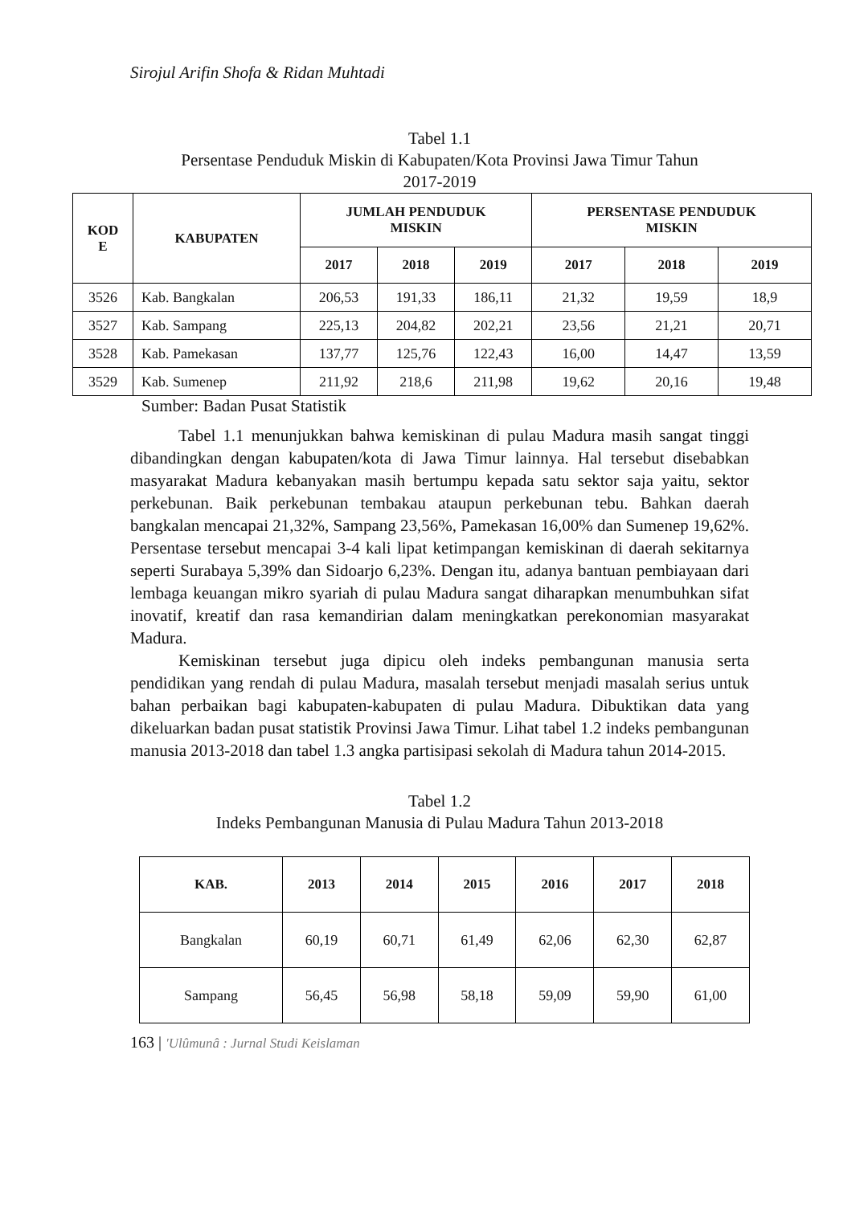Sirojul Arifin Shofa & Ridan Muhtadi
Tabel 1.1
Persentase Penduduk Miskin di Kabupaten/Kota Provinsi Jawa Timur Tahun
2017-2019
| KOD E | KABUPATEN | JUMLAH PENDUDUK MISKIN | | | PERSENTASE PENDUDUK MISKIN | | |
| --- | --- | --- | --- | --- | --- | --- | --- |
| | | 2017 | 2018 | 2019 | 2017 | 2018 | 2019 |
| 3526 | Kab. Bangkalan | 206,53 | 191,33 | 186,11 | 21,32 | 19,59 | 18,9 |
| 3527 | Kab. Sampang | 225,13 | 204,82 | 202,21 | 23,56 | 21,21 | 20,71 |
| 3528 | Kab. Pamekasan | 137,77 | 125,76 | 122,43 | 16,00 | 14,47 | 13,59 |
| 3529 | Kab. Sumenep | 211,92 | 218,6 | 211,98 | 19,62 | 20,16 | 19,48 |
Sumber: Badan Pusat Statistik
Tabel 1.1 menunjukkan bahwa kemiskinan di pulau Madura masih sangat tinggi dibandingkan dengan kabupaten/kota di Jawa Timur lainnya. Hal tersebut disebabkan masyarakat Madura kebanyakan masih bertumpu kepada satu sektor saja yaitu, sektor perkebunan. Baik perkebunan tembakau ataupun perkebunan tebu. Bahkan daerah bangkalan mencapai 21,32%, Sampang 23,56%, Pamekasan 16,00% dan Sumenep 19,62%. Persentase tersebut mencapai 3-4 kali lipat ketimpangan kemiskinan di daerah sekitarnya seperti Surabaya 5,39% dan Sidoarjo 6,23%. Dengan itu, adanya bantuan pembiayaan dari lembaga keuangan mikro syariah di pulau Madura sangat diharapkan menumbuhkan sifat inovatif, kreatif dan rasa kemandirian dalam meningkatkan perekonomian masyarakat Madura.
Kemiskinan tersebut juga dipicu oleh indeks pembangunan manusia serta pendidikan yang rendah di pulau Madura, masalah tersebut menjadi masalah serius untuk bahan perbaikan bagi kabupaten-kabupaten di pulau Madura. Dibuktikan data yang dikeluarkan badan pusat statistik Provinsi Jawa Timur. Lihat tabel 1.2 indeks pembangunan manusia 2013-2018 dan tabel 1.3 angka partisipasi sekolah di Madura tahun 2014-2015.
Tabel 1.2
Indeks Pembangunan Manusia di Pulau Madura Tahun 2013-2018
| KAB. | 2013 | 2014 | 2015 | 2016 | 2017 | 2018 |
| --- | --- | --- | --- | --- | --- | --- |
| Bangkalan | 60,19 | 60,71 | 61,49 | 62,06 | 62,30 | 62,87 |
| Sampang | 56,45 | 56,98 | 58,18 | 59,09 | 59,90 | 61,00 |
163 | 'Ulûmunâ : Jurnal Studi Keislaman